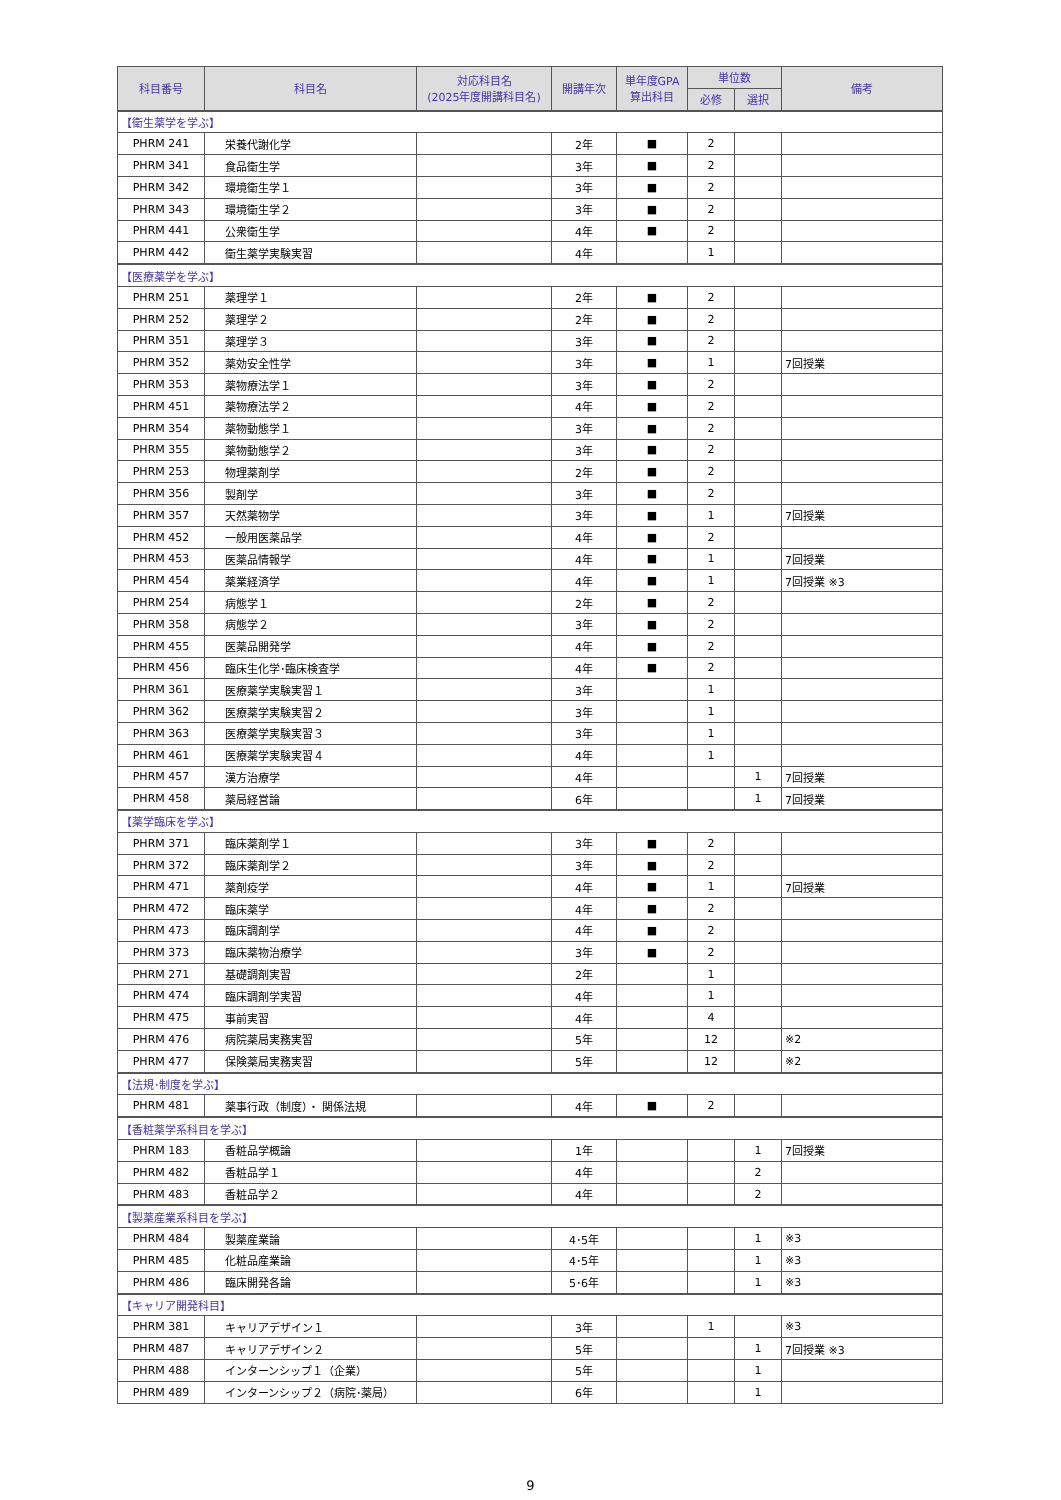| 科目番号 | 科目名 | 対応科目名 (2025年度開講科目名) | 開講年次 | 単年度GPA 算出科目 | 単位数 | | 備考 |
| --- | --- | --- | --- | --- | --- | --- | --- |
| | | | | | 必修 | 選択 | |
| 【衛生薬学を学ぶ】 | | | | | | | |
| PHRM 241 | 栄養代謝化学 | | 2年 | ■ | 2 | | |
| PHRM 341 | 食品衛生学 | | 3年 | ■ | 2 | | |
| PHRM 342 | 環境衛生学１ | | 3年 | ■ | 2 | | |
| PHRM 343 | 環境衛生学２ | | 3年 | ■ | 2 | | |
| PHRM 441 | 公衆衛生学 | | 4年 | ■ | 2 | | |
| PHRM 442 | 衛生薬学実験実習 | | 4年 | | 1 | | |
| 【医療薬学を学ぶ】 | | | | | | | |
| PHRM 251 | 薬理学１ | | 2年 | ■ | 2 | | |
| PHRM 252 | 薬理学２ | | 2年 | ■ | 2 | | |
| PHRM 351 | 薬理学３ | | 3年 | ■ | 2 | | |
| PHRM 352 | 薬効安全性学 | | 3年 | ■ | 1 | | 7回授業 |
| PHRM 353 | 薬物療法学１ | | 3年 | ■ | 2 | | |
| PHRM 451 | 薬物療法学２ | | 4年 | ■ | 2 | | |
| PHRM 354 | 薬物動態学１ | | 3年 | ■ | 2 | | |
| PHRM 355 | 薬物動態学２ | | 3年 | ■ | 2 | | |
| PHRM 253 | 物理薬剤学 | | 2年 | ■ | 2 | | |
| PHRM 356 | 製剤学 | | 3年 | ■ | 2 | | |
| PHRM 357 | 天然薬物学 | | 3年 | ■ | 1 | | 7回授業 |
| PHRM 452 | 一般用医薬品学 | | 4年 | ■ | 2 | | |
| PHRM 453 | 医薬品情報学 | | 4年 | ■ | 1 | | 7回授業 |
| PHRM 454 | 薬業経済学 | | 4年 | ■ | 1 | | 7回授業 ※3 |
| PHRM 254 | 病態学１ | | 2年 | ■ | 2 | | |
| PHRM 358 | 病態学２ | | 3年 | ■ | 2 | | |
| PHRM 455 | 医薬品開発学 | | 4年 | ■ | 2 | | |
| PHRM 456 | 臨床生化学･臨床検査学 | | 4年 | ■ | 2 | | |
| PHRM 361 | 医療薬学実験実習１ | | 3年 | | 1 | | |
| PHRM 362 | 医療薬学実験実習２ | | 3年 | | 1 | | |
| PHRM 363 | 医療薬学実験実習３ | | 3年 | | 1 | | |
| PHRM 461 | 医療薬学実験実習４ | | 4年 | | 1 | | |
| PHRM 457 | 漢方治療学 | | 4年 | | | 1 | 7回授業 |
| PHRM 458 | 薬局経営論 | | 6年 | | | 1 | 7回授業 |
| 【薬学臨床を学ぶ】 | | | | | | | |
| PHRM 371 | 臨床薬剤学１ | | 3年 | ■ | 2 | | |
| PHRM 372 | 臨床薬剤学２ | | 3年 | ■ | 2 | | |
| PHRM 471 | 薬剤疫学 | | 4年 | ■ | 1 | | 7回授業 |
| PHRM 472 | 臨床薬学 | | 4年 | ■ | 2 | | |
| PHRM 473 | 臨床調剤学 | | 4年 | ■ | 2 | | |
| PHRM 373 | 臨床薬物治療学 | | 3年 | ■ | 2 | | |
| PHRM 271 | 基礎調剤実習 | | 2年 | | 1 | | |
| PHRM 474 | 臨床調剤学実習 | | 4年 | | 1 | | |
| PHRM 475 | 事前実習 | | 4年 | | 4 | | |
| PHRM 476 | 病院薬局実務実習 | | 5年 | | 12 | | ※2 |
| PHRM 477 | 保険薬局実務実習 | | 5年 | | 12 | | ※2 |
| 【法規･制度を学ぶ】 | | | | | | | |
| PHRM 481 | 薬事行政（制度）・ 関係法規 | | 4年 | ■ | 2 | | |
| 【香粧薬学系科目を学ぶ】 | | | | | | | |
| PHRM 183 | 香粧品学概論 | | 1年 | | | 1 | 7回授業 |
| PHRM 482 | 香粧品学１ | | 4年 | | | 2 | |
| PHRM 483 | 香粧品学２ | | 4年 | | | 2 | |
| 【製薬産業系科目を学ぶ】 | | | | | | | |
| PHRM 484 | 製薬産業論 | | 4･5年 | | | 1 | ※3 |
| PHRM 485 | 化粧品産業論 | | 4･5年 | | | 1 | ※3 |
| PHRM 486 | 臨床開発各論 | | 5･6年 | | | 1 | ※3 |
| 【キャリア開発科目】 | | | | | | | |
| PHRM 381 | キャリアデザイン１ | | 3年 | | 1 | | ※3 |
| PHRM 487 | キャリアデザイン２ | | 5年 | | | 1 | 7回授業 ※3 |
| PHRM 488 | インターンシップ１（企業） | | 5年 | | | 1 | |
| PHRM 489 | インターンシップ２（病院･薬局） | | 6年 | | | 1 | |
9